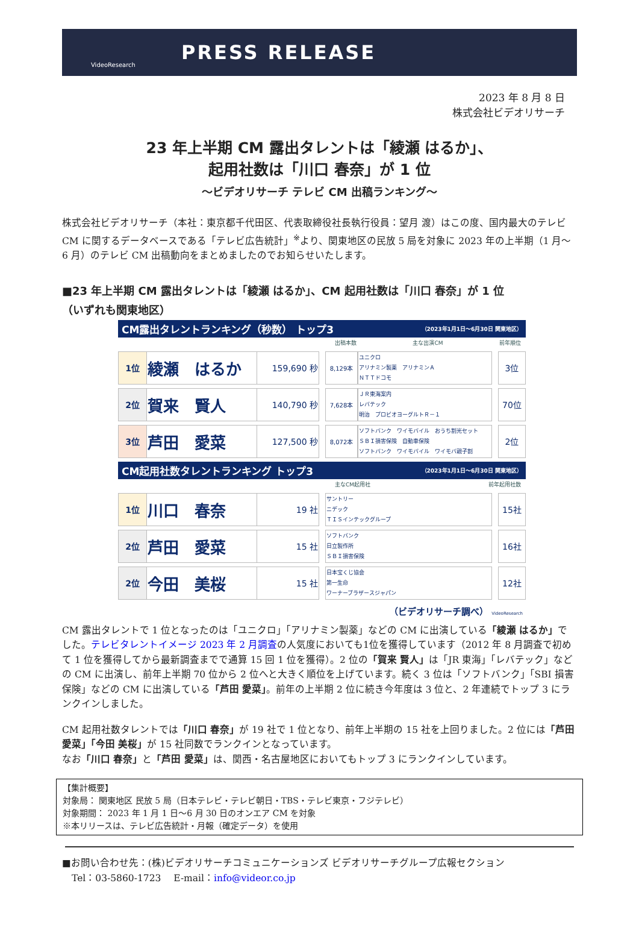VideoResearch
PRESS RELEASE
2023 年 8 月 8 日
株式会社ビデオリサーチ
23 年上半期 CM 露出タレントは「綾瀬 はるか」、
起用社数は「川口 春奈」が 1 位
～ビデオリサーチ テレビ CM 出稿ランキング～
株式会社ビデオリサーチ（本社：東京都千代田区、代表取締役社長執行役員：望月 渡）はこの度、国内最大のテレビ CM に関するデータベースである「テレビ広告統計」<sup>※</sup>より、関東地区の民放 5 局を対象に 2023 年の上半期（1 月～6 月）のテレビ CM 出稿動向をまとめましたのでお知らせいたします。
■23 年上半期 CM 露出タレントは「綾瀬 はるか」、CM 起用社数は「川口 春奈」が 1 位
（いずれも関東地区）
CM露出タレントランキング（秒数） トップ3 （2023年1月1日～6月30日 関東地区）
出稿本数 主な出演CM 前年順位
| 1位 | 綾瀬 はるか | 159,690 秒 | | 8,129本 | ユニクロ アリナミン製薬 アリナミンＡ ＮＴＴドコモ | | 3位 |
| 2位 | 賀来 賢人 | 140,790 秒 | | 7,628本 | ＪＲ東海案内 レバテック 明治 プロビオヨーグルトＲ－１ | | 70位 |
| 3位 | 芦田 愛菜 | 127,500 秒 | | 8,072本 | ソフトバンク ワイモバイル おうち割光セット ＳＢＩ損害保険 自動車保険 ソフトバンク ワイモバイル ワイモバ親子割 | | 2位 |
CM起用社数タレントランキング トップ3 （2023年1月1日～6月30日 関東地区）
主なCM起用社 前年起用社数
| 1位 | 川口 春奈 | 19 社 | | サントリー ニデック ＴＩＳインテックグループ | | 15社 |
| 2位 | 芦田 愛菜 | 15 社 | | ソフトバンク 日立製作所 ＳＢＩ損害保険 | | 16社 |
| 2位 | 今田 美桜 | 15 社 | | 日本宝くじ協会 第一生命 ワーナーブラザースジャパン | | 12社 |
（ビデオリサーチ調べ） VideoResearch
CM 露出タレントで 1 位となったのは「ユニクロ」「アリナミン製薬」などの CM に出演している「綾瀬 はるか」でした。テレビタレントイメージ 2023 年 2 月調査の人気度においても1位を獲得しています（2012 年 8 月調査で初めて 1 位を獲得してから最新調査までで通算 15 回 1 位を獲得）。2 位の「賀来 賢人」は「JR 東海」「レバテック」などの CM に出演し、前年上半期 70 位から 2 位へと大きく順位を上げています。続く 3 位は「ソフトバンク」「SBI 損害保険」などの CM に出演している「芦田 愛菜」。前年の上半期 2 位に続き今年度は 3 位と、2 年連続でトップ 3 にランクインしました。
CM 起用社数タレントでは「川口 春奈」が 19 社で 1 位となり、前年上半期の 15 社を上回りました。2 位には「芦田 愛菜」「今田 美桜」が 15 社同数でランクインとなっています。
なお「川口 春奈」と「芦田 愛菜」は、関西・名古屋地区においてもトップ 3 にランクインしています。
【集計概要】
対象局： 関東地区 民放 5 局（日本テレビ・テレビ朝日・TBS・テレビ東京・フジテレビ）
対象期間： 2023 年 1 月 1 日～6 月 30 日のオンエア CM を対象
※本リリースは、テレビ広告統計・月報（確定データ）を使用
■お問い合わせ先：(株)ビデオリサーチコミュニケーションズ ビデオリサーチグループ広報セクション
　Tel：03-5860-1723　 E-mail：info@videor.co.jp